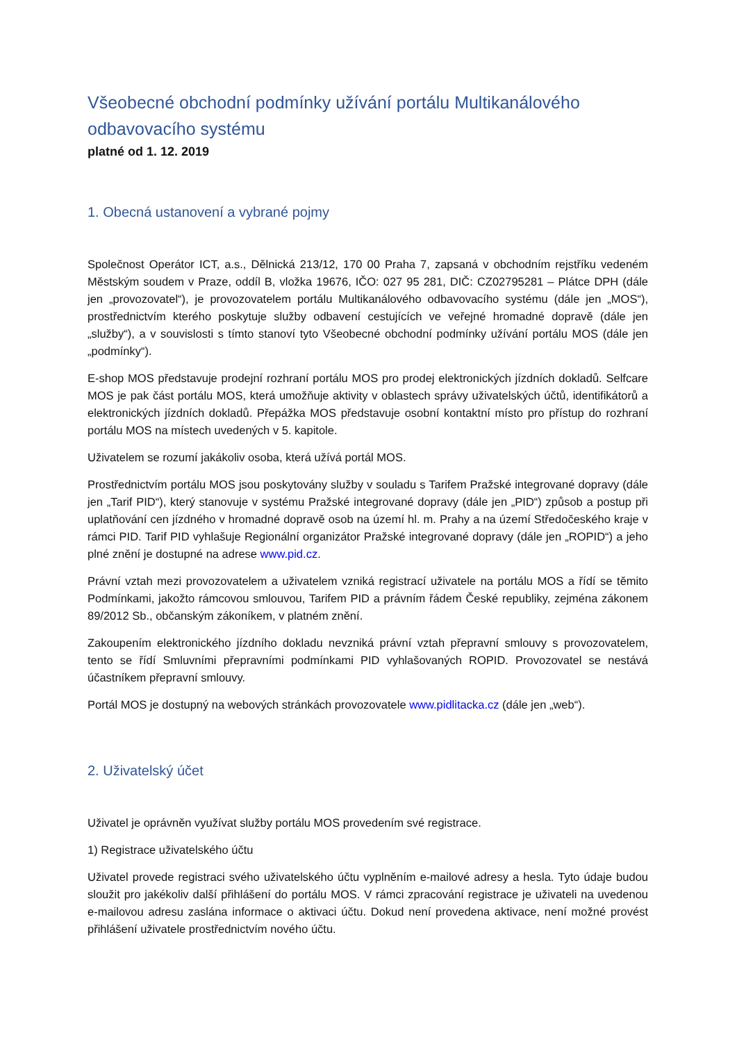Všeobecné obchodní podmínky užívání portálu Multikanálového odbavovacího systému
platné od 1. 12. 2019
1. Obecná ustanovení a vybrané pojmy
Společnost Operátor ICT, a.s., Dělnická 213/12, 170 00 Praha 7, zapsaná v obchodním rejstříku vedeném Městským soudem v Praze, oddíl B, vložka 19676, IČO: 027 95 281, DIČ: CZ02795281 – Plátce DPH (dále jen „provozovatel“), je provozovatelem portálu Multikanálového odbavovacího systému (dále jen „MOS“), prostřednictvím kterého poskytuje služby odbavení cestujících ve veřejné hromadné dopravě (dále jen „služby“), a v souvislosti s tímto stanoví tyto Všeobecné obchodní podmínky užívání portálu MOS (dále jen „podmínky“).
E-shop MOS představuje prodejní rozhraní portálu MOS pro prodej elektronických jízdních dokladů. Selfcare MOS je pak část portálu MOS, která umožňuje aktivity v oblastech správy uživatelských účtů, identifikátorů a elektronických jízdních dokladů. Přepážka MOS představuje osobní kontaktní místo pro přístup do rozhraní portálu MOS na místech uvedených v 5. kapitole.
Uživatelem se rozumí jakákoliv osoba, která užívá portál MOS.
Prostřednictvím portálu MOS jsou poskytovány služby v souladu s Tarifem Pražské integrované dopravy (dále jen „Tarif PID“), který stanovuje v systému Pražské integrované dopravy (dále jen „PID“) způsob a postup při uplatňování cen jízdného v hromadné dopravě osob na území hl. m. Prahy a na území Středočeského kraje v rámci PID. Tarif PID vyhlašuje Regionální organizátor Pražské integrované dopravy (dále jen „ROPID“) a jeho plné znění je dostupné na adrese www.pid.cz.
Právní vztah mezi provozovatelem a uživatelem vzniká registrací uživatele na portálu MOS a řídí se těmito Podmínkami, jakožto rámcovou smlouvou, Tarifem PID a právním řádem České republiky, zejména zákonem 89/2012 Sb., občanským zákoníkem, v platném znění.
Zakoupením elektronického jízdního dokladu nevzniká právní vztah přepravní smlouvy s provozovatelem, tento se řídí Smluvními přepravními podmínkami PID vyhlašovaných ROPID. Provozovatel se nestává účastníkem přepravní smlouvy.
Portál MOS je dostupný na webových stránkách provozovatele www.pidlitacka.cz (dále jen „web“).
2. Uživatelský účet
Uživatel je oprávněn využívat služby portálu MOS provedením své registrace.
1) Registrace uživatelského účtu
Uživatel provede registraci svého uživatelského účtu vyplněním e-mailové adresy a hesla. Tyto údaje budou sloužit pro jakékoliv další přihlášení do portálu MOS. V rámci zpracování registrace je uživateli na uvedenou e-mailovou adresu zaslána informace o aktivaci účtu. Dokud není provedena aktivace, není možné provést přihlášení uživatele prostřednictvím nového účtu.